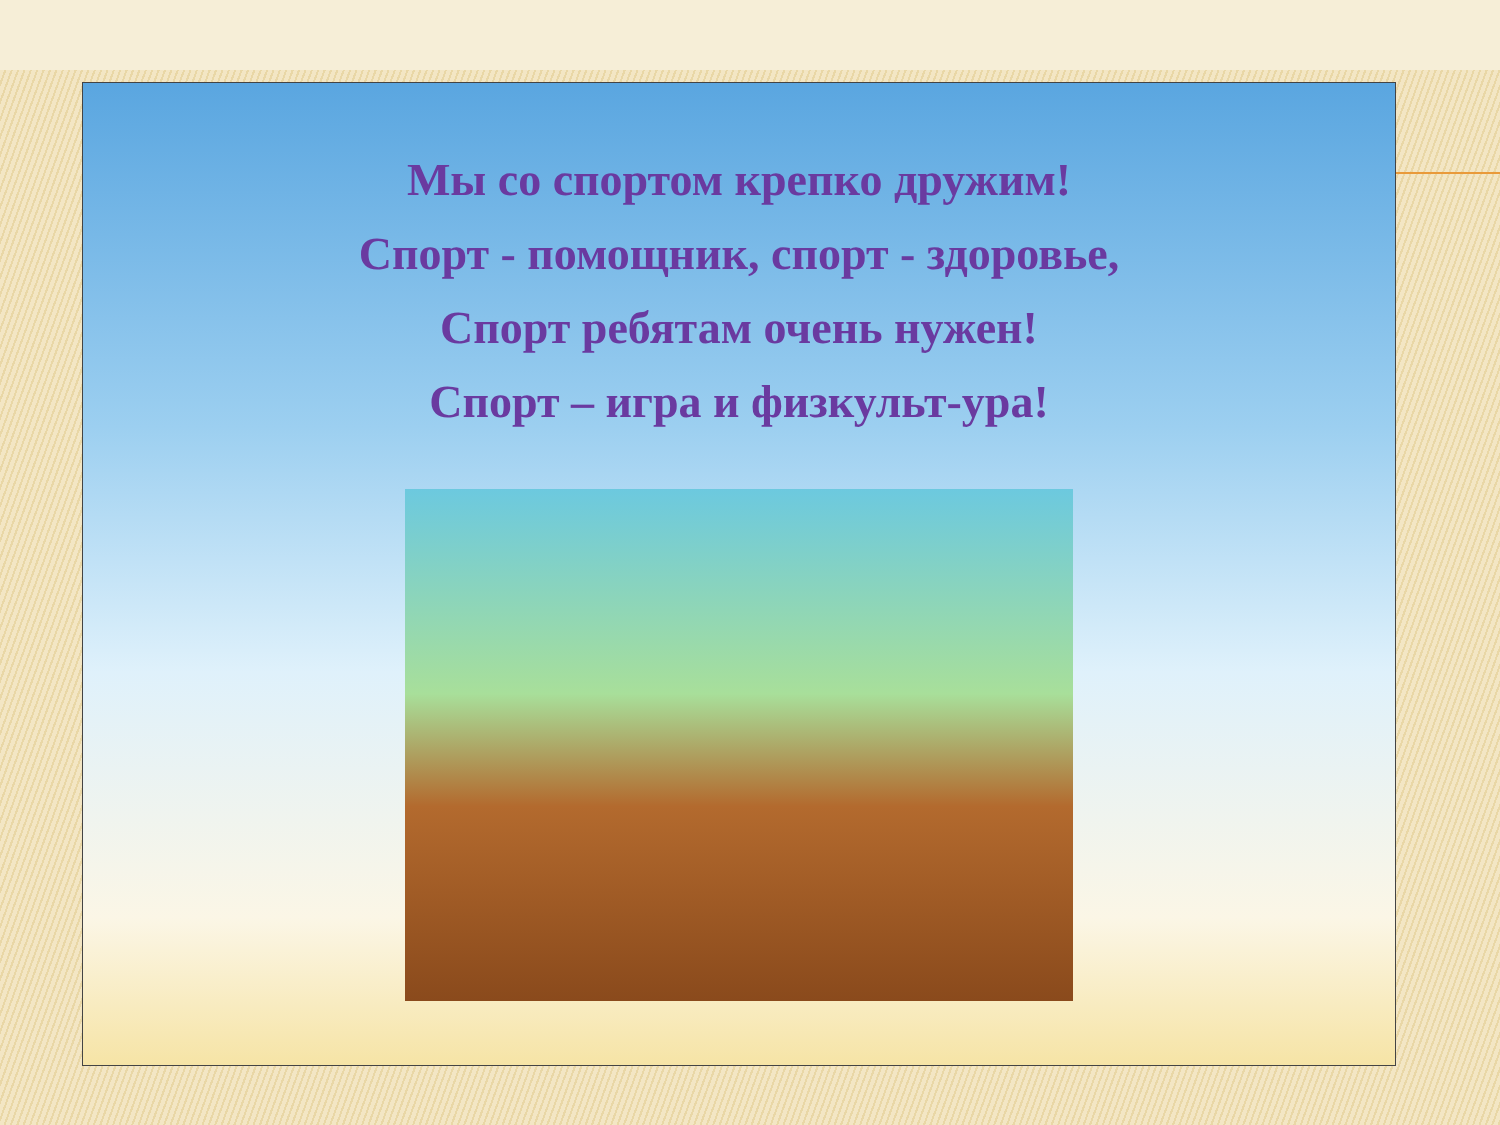Мы со спортом крепко дружим!
Спорт - помощник, спорт - здоровье,
Спорт ребятам очень нужен!
Спорт – игра и физкульт-ура!